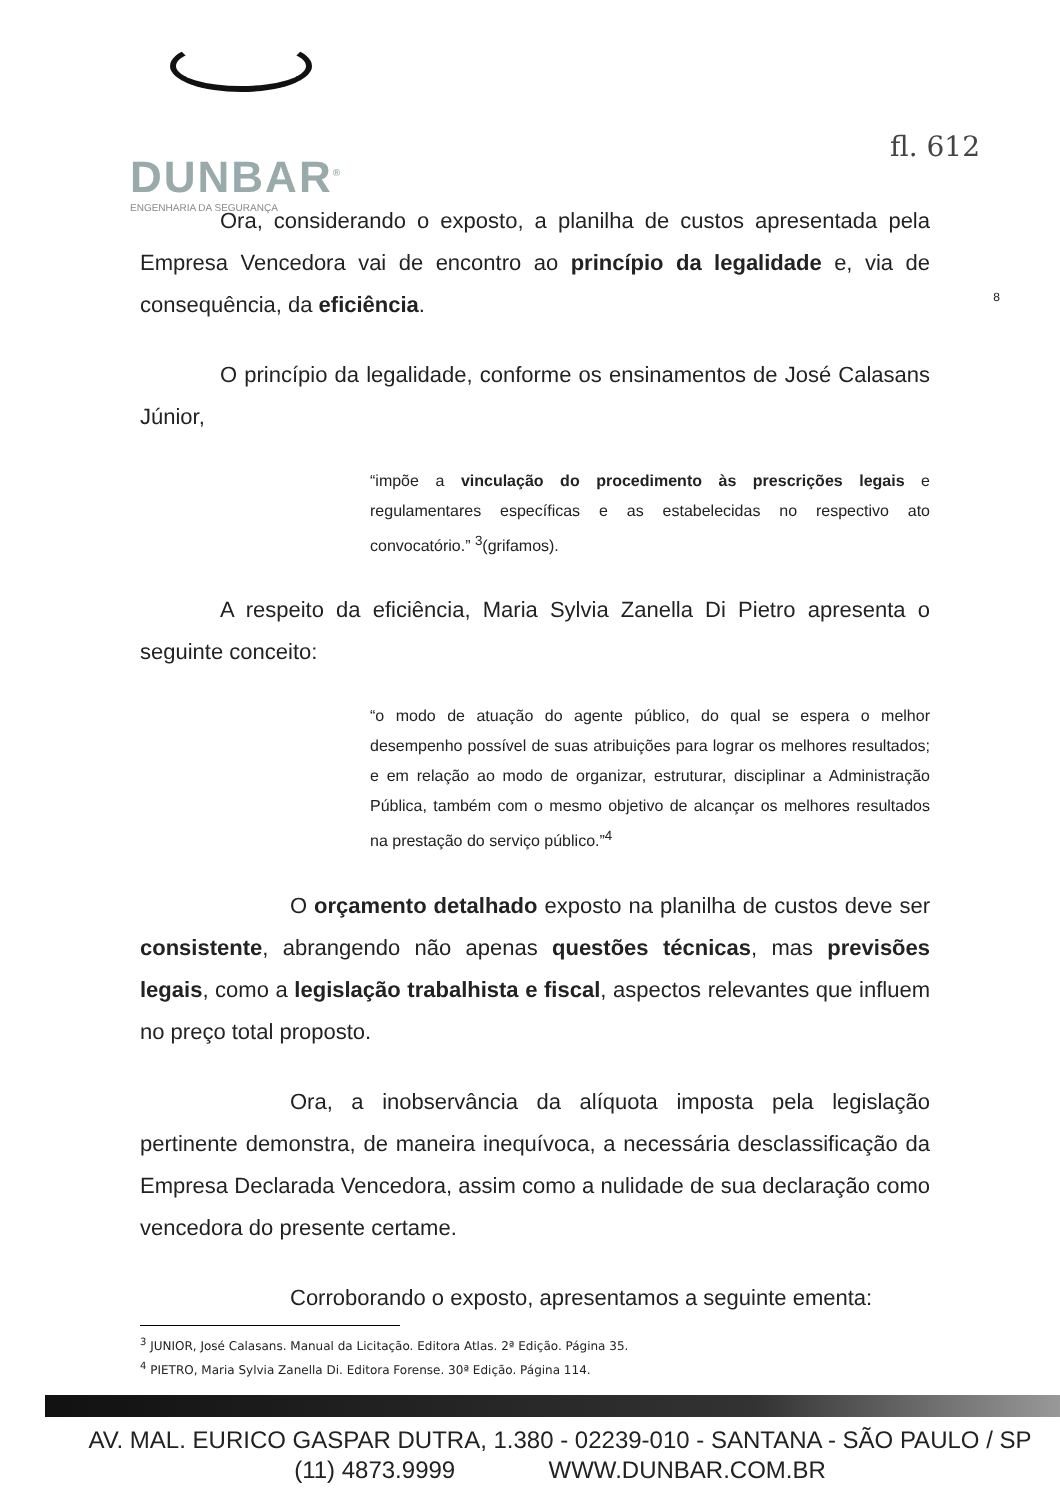DUNBAR<sup>®</sup>
ENGENHARIA DA SEGURANÇA
fl. 612
8
Ora, considerando o exposto, a planilha de custos apresentada pela Empresa Vencedora vai de encontro ao princípio da legalidade e, via de consequência, da eficiência.
O princípio da legalidade, conforme os ensinamentos de José Calasans Júnior,
“impõe a vinculação do procedimento às prescrições legais e regulamentares específicas e as estabelecidas no respectivo ato convocatório.” <sup>3</sup>(grifamos).
A respeito da eficiência, Maria Sylvia Zanella Di Pietro apresenta o seguinte conceito:
“o modo de atuação do agente público, do qual se espera o melhor desempenho possível de suas atribuições para lograr os melhores resultados; e em relação ao modo de organizar, estruturar, disciplinar a Administração Pública, também com o mesmo objetivo de alcançar os melhores resultados na prestação do serviço público.”<sup>4</sup>
O orçamento detalhado exposto na planilha de custos deve ser consistente, abrangendo não apenas questões técnicas, mas previsões legais, como a legislação trabalhista e fiscal, aspectos relevantes que influem no preço total proposto.
Ora, a inobservância da alíquota imposta pela legislação pertinente demonstra, de maneira inequívoca, a necessária desclassificação da Empresa Declarada Vencedora, assim como a nulidade de sua declaração como vencedora do presente certame.
Corroborando o exposto, apresentamos a seguinte ementa:
<sup>3</sup> JUNIOR, José Calasans. Manual da Licitação. Editora Atlas. 2ª Edição. Página 35.
<sup>4</sup> PIETRO, Maria Sylvia Zanella Di. Editora Forense. 30ª Edição. Página 114.
AV. MAL. EURICO GASPAR DUTRA, 1.380 - 02239-010 - SANTANA - SÃO PAULO / SP
(11) 4873.9999 WWW.DUNBAR.COM.BR